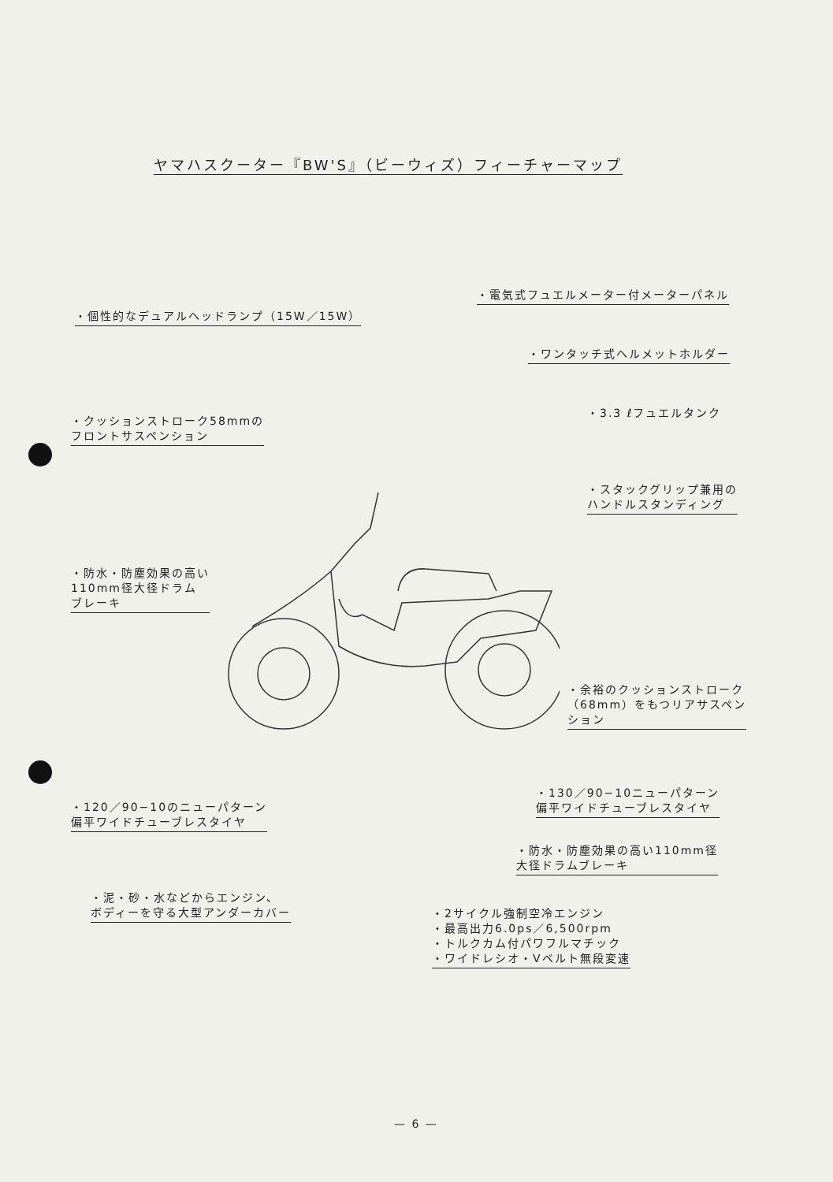ヤマハスクーター『BW'S』（ビーウィズ）フィーチャーマップ
・電気式フュエルメーター付メーターパネル
・個性的なデュアルヘッドランプ（15W／15W）
・ワンタッチ式ヘルメットホルダー
・3.3 ℓフュエルタンク
・クッションストローク58mmの
フロントサスペンション
・スタックグリップ兼用の
ハンドルスタンディング
・防水・防塵効果の高い
110mm径大径ドラム
ブレーキ
・余裕のクッションストローク
（68mm）をもつリアサスペン
ション
・120／90−10のニューパターン
偏平ワイドチューブレスタイヤ
・130／90−10ニューパターン
偏平ワイドチューブレスタイヤ
・防水・防塵効果の高い110mm径
大径ドラムブレーキ
・泥・砂・水などからエンジン、
ボディーを守る大型アンダーカバー
・2サイクル強制空冷エンジン
・最高出力6.0ps／6,500rpm
・トルクカム付パワフルマチック
・ワイドレシオ・Vベルト無段変速
— 6 —